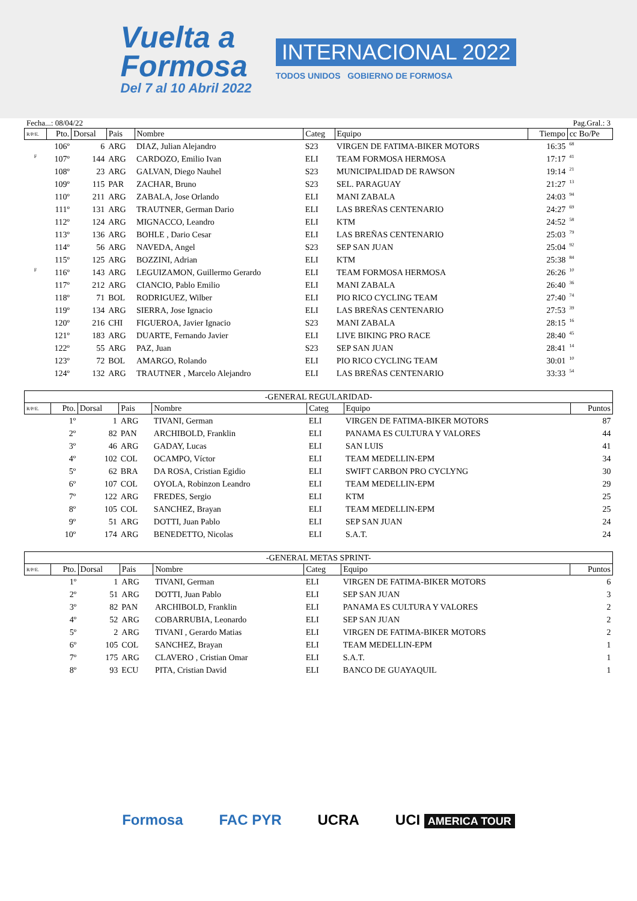Vuelta a
Formosa
Del 7 al 10 Abril 2022
INTERNACIONAL 2022
TODOS UNIDOS GOBIERNO DE FORMOSA
Fecha...: 08/04/22 Pag.Gral.: 3
| R/P/E. | Pto. | Dorsal | Pais | Nombre | Categ | Equipo | Tiempo | cc Bo/Pe |
| --- | --- | --- | --- | --- | --- | --- | --- | --- |
| | 106º | 6 | ARG | DIAZ, Julian Alejandro | S23 | VIRGEN DE FATIMA-BIKER MOTORS | 16:35 | 68 |
| F | 107º | 144 | ARG | CARDOZO, Emilio Ivan | ELI | TEAM FORMOSA HERMOSA | 17:17 | 41 |
| | 108º | 23 | ARG | GALVAN, Diego Nauhel | S23 | MUNICIPALIDAD DE RAWSON | 19:14 | 21 |
| | 109º | 115 | PAR | ZACHAR, Bruno | S23 | SEL. PARAGUAY | 21:27 | 13 |
| | 110º | 211 | ARG | ZABALA, Jose Orlando | ELI | MANI ZABALA | 24:03 | 94 |
| | 111º | 131 | ARG | TRAUTNER, German Dario | ELI | LAS BREÑAS CENTENARIO | 24:27 | 69 |
| | 112º | 124 | ARG | MIGNACCO, Leandro | ELI | KTM | 24:52 | 58 |
| | 113º | 136 | ARG | BOHLE , Dario Cesar | ELI | LAS BREÑAS CENTENARIO | 25:03 | 79 |
| | 114º | 56 | ARG | NAVEDA, Angel | S23 | SEP SAN JUAN | 25:04 | 92 |
| | 115º | 125 | ARG | BOZZINI, Adrian | ELI | KTM | 25:38 | 84 |
| F | 116º | 143 | ARG | LEGUIZAMON, Guillermo Gerardo | ELI | TEAM FORMOSA HERMOSA | 26:26 | 10 |
| | 117º | 212 | ARG | CIANCIO, Pablo Emilio | ELI | MANI ZABALA | 26:40 | 36 |
| | 118º | 71 | BOL | RODRIGUEZ, Wilber | ELI | PIO RICO CYCLING TEAM | 27:40 | 74 |
| | 119º | 134 | ARG | SIERRA, Jose Ignacio | ELI | LAS BREÑAS CENTENARIO | 27:53 | 39 |
| | 120º | 216 | CHI | FIGUEROA, Javier Ignacio | S23 | MANI ZABALA | 28:15 | 16 |
| | 121º | 183 | ARG | DUARTE, Fernando Javier | ELI | LIVE BIKING PRO RACE | 28:40 | 45 |
| | 122º | 55 | ARG | PAZ, Juan | S23 | SEP SAN JUAN | 28:41 | 14 |
| | 123º | 72 | BOL | AMARGO, Rolando | ELI | PIO RICO CYCLING TEAM | 30:01 | 10 |
| | 124º | 132 | ARG | TRAUTNER , Marcelo Alejandro | ELI | LAS BREÑAS CENTENARIO | 33:33 | 54 |
| -GENERAL REGULARIDAD- | | | | | | | |
| R/P/E. | Pto. | Dorsal | Pais | Nombre | Categ | Equipo | Puntos |
| | 1º | 1 | ARG | TIVANI, German | ELI | VIRGEN DE FATIMA-BIKER MOTORS | 87 |
| | 2º | 82 | PAN | ARCHIBOLD, Franklin | ELI | PANAMA ES CULTURA Y VALORES | 44 |
| | 3º | 46 | ARG | GADAY, Lucas | ELI | SAN LUIS | 41 |
| | 4º | 102 | COL | OCAMPO, Víctor | ELI | TEAM MEDELLIN-EPM | 34 |
| | 5º | 62 | BRA | DA ROSA, Cristian Egidio | ELI | SWIFT CARBON PRO CYCLYNG | 30 |
| | 6º | 107 | COL | OYOLA, Robinzon Leandro | ELI | TEAM MEDELLIN-EPM | 29 |
| | 7º | 122 | ARG | FREDES, Sergio | ELI | KTM | 25 |
| | 8º | 105 | COL | SANCHEZ, Brayan | ELI | TEAM MEDELLIN-EPM | 25 |
| | 9º | 51 | ARG | DOTTI, Juan Pablo | ELI | SEP SAN JUAN | 24 |
| | 10º | 174 | ARG | BENEDETTO, Nicolas | ELI | S.A.T. | 24 |
| -GENERAL METAS SPRINT- | | | | | | | |
| R/P/E. | Pto. | Dorsal | Pais | Nombre | Categ | Equipo | Puntos |
| | 1º | 1 | ARG | TIVANI, German | ELI | VIRGEN DE FATIMA-BIKER MOTORS | 6 |
| | 2º | 51 | ARG | DOTTI, Juan Pablo | ELI | SEP SAN JUAN | 3 |
| | 3º | 82 | PAN | ARCHIBOLD, Franklin | ELI | PANAMA ES CULTURA Y VALORES | 2 |
| | 4º | 52 | ARG | COBARRUBIA, Leonardo | ELI | SEP SAN JUAN | 2 |
| | 5º | 2 | ARG | TIVANI , Gerardo Matias | ELI | VIRGEN DE FATIMA-BIKER MOTORS | 2 |
| | 6º | 105 | COL | SANCHEZ, Brayan | ELI | TEAM MEDELLIN-EPM | 1 |
| | 7º | 175 | ARG | CLAVERO , Cristian Omar | ELI | S.A.T. | 1 |
| | 8º | 93 | ECU | PITA, Cristian David | ELI | BANCO DE GUAYAQUIL | 1 |
Formosa FAC PYR UCRA UCI AMERICA TOUR